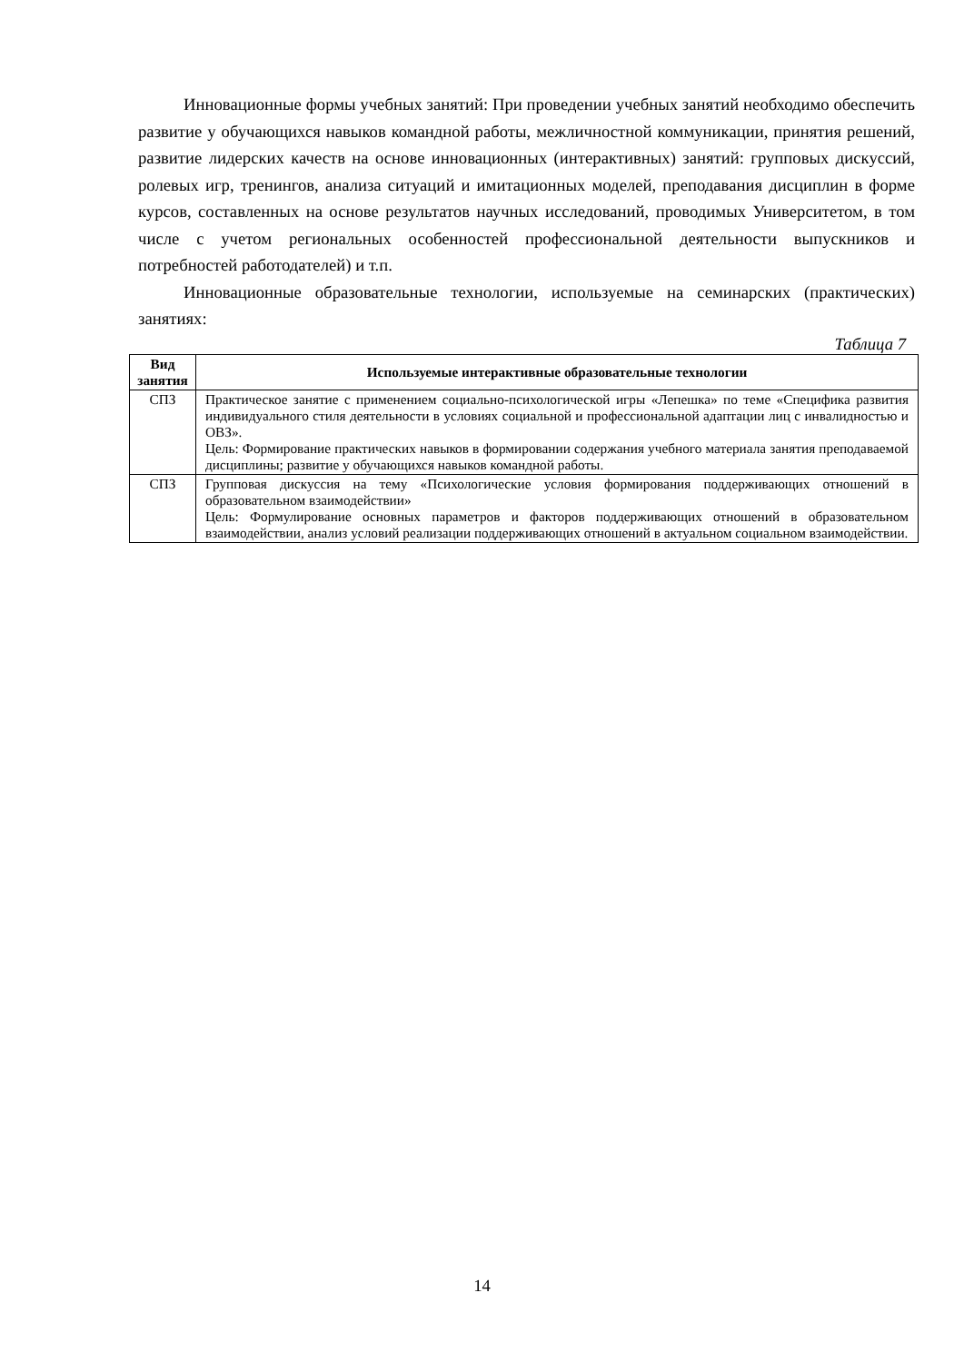Инновационные формы учебных занятий: При проведении учебных занятий необходимо обеспечить развитие у обучающихся навыков командной работы, межличностной коммуникации, принятия решений, развитие лидерских качеств на основе инновационных (интерактивных) занятий: групповых дискуссий, ролевых игр, тренингов, анализа ситуаций и имитационных моделей, преподавания дисциплин в форме курсов, составленных на основе результатов научных исследований, проводимых Университетом, в том числе с учетом региональных особенностей профессиональной деятельности выпускников и потребностей работодателей) и т.п.
Инновационные образовательные технологии, используемые на семинарских (практических) занятиях:
Таблица 7
| Вид занятия | Используемые интерактивные образовательные технологии |
| --- | --- |
| СПЗ | Практическое занятие с применением социально-психологической игры «Лепешка» по теме «Специфика развития индивидуального стиля деятельности в условиях социальной и профессиональной адаптации лиц с инвалидностью и ОВЗ». Цель: Формирование практических навыков в формировании содержания учебного материала занятия преподаваемой дисциплины; развитие у обучающихся навыков командной работы. |
| СПЗ | Групповая дискуссия на тему «Психологические условия формирования поддерживающих отношений в образовательном взаимодействии» Цель: Формулирование основных параметров и факторов поддерживающих отношений в образовательном взаимодействии, анализ условий реализации поддерживающих отношений в актуальном социальном взаимодействии. |
14